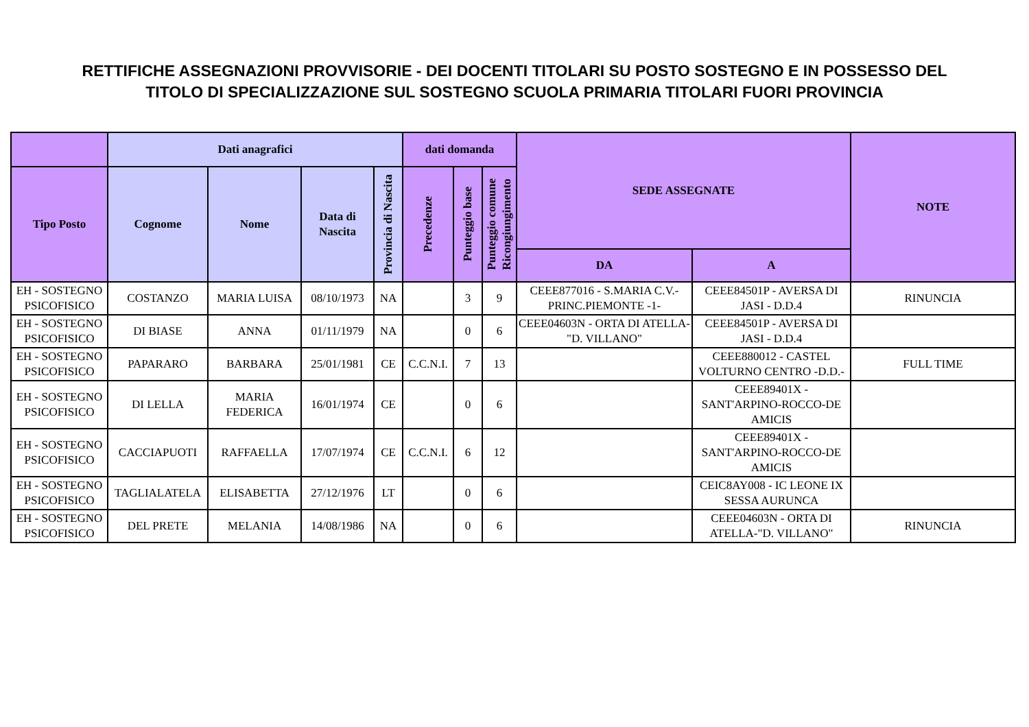RETTIFICHE ASSEGNAZIONI PROVVISORIE - DEI DOCENTI TITOLARI SU POSTO SOSTEGNO E IN POSSESSO DEL
TITOLO DI SPECIALIZZAZIONE SUL SOSTEGNO SCUOLA PRIMARIA TITOLARI FUORI PROVINCIA
| | Dati anagrafici | | | | dati domanda | | | SEDE ASSEGNATE | | NOTE |
| --- | --- | --- | --- | --- | --- | --- | --- | --- | --- | --- |
| Tipo Posto | Cognome | Nome | Data di Nascita | Provincia di Nascita | Precedenze | Punteggio base | Punteggio comune Ricongiungimento | | | |
| | | | | | | | | DA | A | |
| EH - SOSTEGNO PSICOFISICO | COSTANZO | MARIA LUISA | 08/10/1973 | NA | | 3 | 9 | CEEE877016 - S.MARIA C.V.-PRINC.PIEMONTE -1- | CEEE84501P - AVERSA DI JASI - D.D.4 | RINUNCIA |
| EH - SOSTEGNO PSICOFISICO | DI BIASE | ANNA | 01/11/1979 | NA | | 0 | 6 | CEEE04603N - ORTA DI ATELLA-"D. VILLANO" | CEEE84501P - AVERSA DI JASI - D.D.4 | |
| EH - SOSTEGNO PSICOFISICO | PAPARARO | BARBARA | 25/01/1981 | CE | C.C.N.I. | 7 | 13 | | CEEE880012 - CASTEL VOLTURNO CENTRO -D.D.- | FULL TIME |
| EH - SOSTEGNO PSICOFISICO | DI LELLA | MARIA FEDERICA | 16/01/1974 | CE | | 0 | 6 | | CEEE89401X - SANT'ARPINO-ROCCO-DE AMICIS | |
| EH - SOSTEGNO PSICOFISICO | CACCIAPUOTI | RAFFAELLA | 17/07/1974 | CE | C.C.N.I. | 6 | 12 | | CEEE89401X - SANT'ARPINO-ROCCO-DE AMICIS | |
| EH - SOSTEGNO PSICOFISICO | TAGLIALATELA | ELISABETTA | 27/12/1976 | LT | | 0 | 6 | | CEIC8AY008 - IC LEONE IX SESSA AURUNCA | |
| EH - SOSTEGNO PSICOFISICO | DEL PRETE | MELANIA | 14/08/1986 | NA | | 0 | 6 | | CEEE04603N - ORTA DI ATELLA-"D. VILLANO" | RINUNCIA |